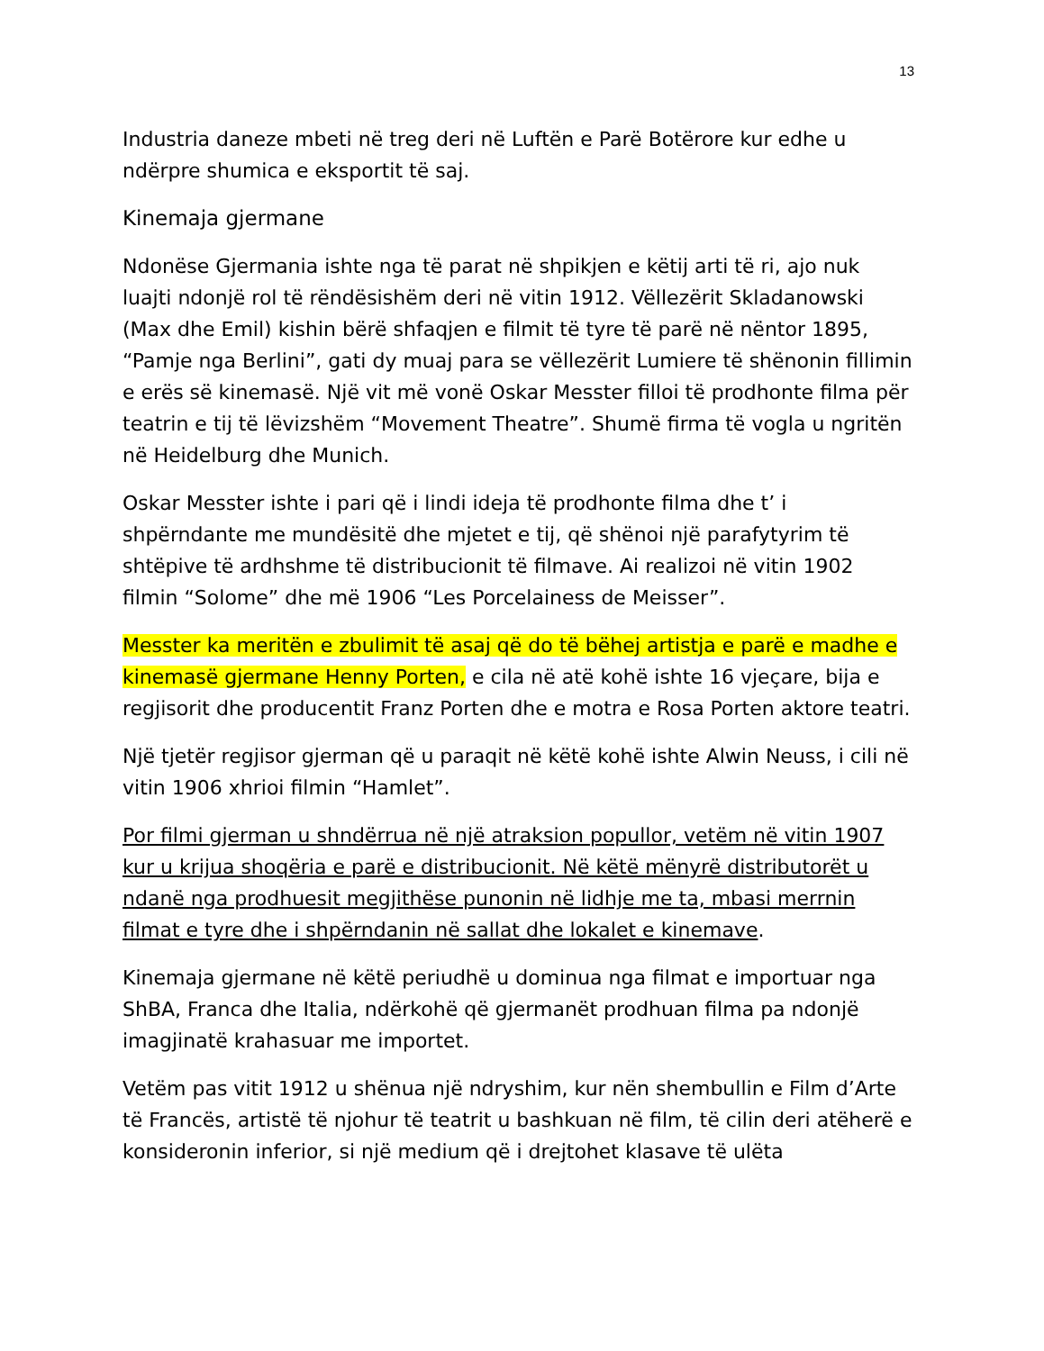13
Industria daneze mbeti në treg deri në Luftën e Parë Botërore kur edhe u ndërpre shumica e eksportit të saj.
Kinemaja gjermane
Ndonëse Gjermania ishte nga të parat në shpikjen e këtij arti të ri, ajo nuk luajti ndonjë rol të rëndësishëm deri në vitin 1912. Vëllezërit Skladanowski (Max dhe Emil) kishin bërë shfaqjen e filmit të tyre të parë në nëntor 1895, “Pamje nga Berlini”, gati dy muaj para se vëllezërit Lumiere të shënonin fillimin e erës së kinemasë. Një vit më vonë Oskar Messter filloi të prodhonte filma për teatrin e tij të lëvizshëm “Movement Theatre”. Shumë firma të vogla u ngritën në Heidelburg dhe Munich.
Oskar Messter ishte i pari që i lindi ideja të prodhonte filma dhe t’ i shpërndante me mundësitë dhe mjetet e tij, që shënoi një parafytyrim të shtëpive të ardhshme të distribucionit të filmave. Ai realizoi në vitin 1902 filmin “Solome” dhe më 1906 “Les Porcelainess de Meisser”.
Messter ka meritën e zbulimit të asaj që do të bëhej artistja e parë e madhe e kinemasë gjermane Henny Porten, e cila në atë kohë ishte 16 vjeçare, bija e regjisorit dhe producentit Franz Porten dhe e motra e Rosa Porten aktore teatri.
Një tjetër regjisor gjerman që u paraqit në këtë kohë ishte Alwin Neuss, i cili në vitin 1906 xhrioi filmin “Hamlet”.
Por filmi gjerman u shndërrua në një atraksion popullor, vetëm në vitin 1907 kur u krijua shoqëria e parë e distribucionit. Në këtë mënyrë distributorët u ndanë nga prodhuesit megjithëse punonin në lidhje me ta, mbasi merrnin filmat e tyre dhe i shpërndanin në sallat dhe lokalet e kinemave.
Kinemaja gjermane në këtë periudhë u dominua nga filmat e importuar nga ShBA, Franca dhe Italia, ndërkohë që gjermanët prodhuan filma pa ndonjë imagjinatë krahasuar me importet.
Vetëm pas vitit 1912 u shënua një ndryshim, kur nën shembullin e Film d’Arte të Francës, artistë të njohur të teatrit u bashkuan në film, të cilin deri atëherë e konsideronin inferior, si një medium që i drejtohet klasave të ulëta